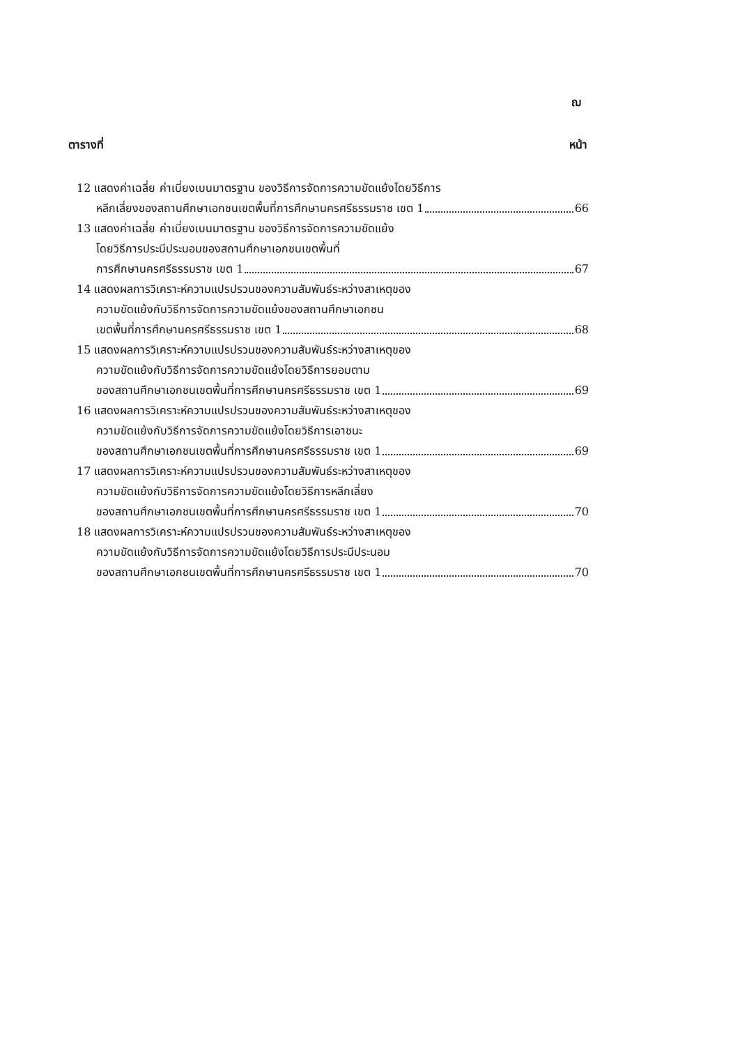ฌ
ตารางที่ หน้า
12 แสดงค่าเฉลี่ย ค่าเบี่ยงเบนมาตรฐาน ของวิธีการจัดการความขัดแย้งโดยวิธีการ
หลีกเลี่ยงของสถานศึกษาเอกชนเขตพื้นที่การศึกษานครศรีธรรมราช เขต 1 66
13 แสดงค่าเฉลี่ย ค่าเบี่ยงเบนมาตรฐาน ของวิธีการจัดการความขัดแย้ง
โดยวิธีการประนีประนอมของสถานศึกษาเอกชนเขตพื้นที่
การศึกษานครศรีธรรมราช เขต 1 67
14 แสดงผลการวิเคราะห์ความแปรปรวนของความสัมพันธ์ระหว่างสาเหตุของ
ความขัดแย้งกับวิธีการจัดการความขัดแย้งของสถานศึกษาเอกชน
เขตพื้นที่การศึกษานครศรีธรรมราช เขต 1 68
15 แสดงผลการวิเคราะห์ความแปรปรวนของความสัมพันธ์ระหว่างสาเหตุของ
ความขัดแย้งกับวิธีการจัดการความขัดแย้งโดยวิธีการยอมตาม
ของสถานศึกษาเอกชนเขตพื้นที่การศึกษานครศรีธรรมราช เขต 1 69
16 แสดงผลการวิเคราะห์ความแปรปรวนของความสัมพันธ์ระหว่างสาเหตุของ
ความขัดแย้งกับวิธีการจัดการความขัดแย้งโดยวิธีการเอาชนะ
ของสถานศึกษาเอกชนเขตพื้นที่การศึกษานครศรีธรรมราช เขต 1 69
17 แสดงผลการวิเคราะห์ความแปรปรวนของความสัมพันธ์ระหว่างสาเหตุของ
ความขัดแย้งกับวิธีการจัดการความขัดแย้งโดยวิธีการหลีกเลี่ยง
ของสถานศึกษาเอกชนเขตพื้นที่การศึกษานครศรีธรรมราช เขต 1 70
18 แสดงผลการวิเคราะห์ความแปรปรวนของความสัมพันธ์ระหว่างสาเหตุของ
ความขัดแย้งกับวิธีการจัดการความขัดแย้งโดยวิธีการประนีประนอม
ของสถานศึกษาเอกชนเขตพื้นที่การศึกษานครศรีธรรมราช เขต 1 70